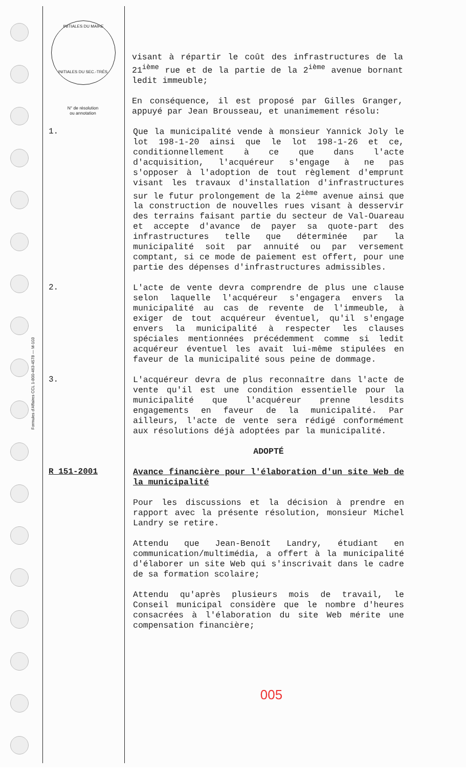Formules d'Affaires CCL 1-800-463-4578 — M-103
INITIALES DU MAIRE
INITIALES DU SEC.-TRÉS.
N° de résolution
ou annotation
visant à répartir le coût des infrastructures de la 21<sup>ième</sup> rue et de la partie de la 2<sup>ième</sup> avenue bornant ledit immeuble;
En conséquence, il est proposé par Gilles Granger, appuyé par Jean Brousseau, et unanimement résolu:
1.
Que la municipalité vende à monsieur Yannick Joly le lot 198-1-20 ainsi que le lot 198-1-26 et ce, conditionnellement à ce que dans l'acte d'acquisition, l'acquéreur s'engage à ne pas s'opposer à l'adoption de tout règlement d'emprunt visant les travaux d'installation d'infrastructures sur le futur prolongement de la 2<sup>ième</sup> avenue ainsi que la construction de nouvelles rues visant à desservir des terrains faisant partie du secteur de Val-Ouareau et accepte d'avance de payer sa quote-part des infrastructures telle que déterminée par la municipalité soit par annuité ou par versement comptant, si ce mode de paiement est offert, pour une partie des dépenses d'infrastructures admissibles.
2.
L'acte de vente devra comprendre de plus une clause selon laquelle l'acquéreur s'engagera envers la municipalité au cas de revente de l'immeuble, à exiger de tout acquéreur éventuel, qu'il s'engage envers la municipalité à respecter les clauses spéciales mentionnées précédemment comme si ledit acquéreur éventuel les avait lui-même stipulées en faveur de la municipalité sous peine de dommage.
3.
L'acquéreur devra de plus reconnaître dans l'acte de vente qu'il est une condition essentielle pour la municipalité que l'acquéreur prenne lesdits engagements en faveur de la municipalité. Par ailleurs, l'acte de vente sera rédigé conformément aux résolutions déjà adoptées par la municipalité.
ADOPTÉ
R 151-2001
Avance financière pour l'élaboration d'un site Web de la municipalité
Pour les discussions et la décision à prendre en rapport avec la présente résolution, monsieur Michel Landry se retire.
Attendu que Jean-Benoît Landry, étudiant en communication/multimédia, a offert à la municipalité d'élaborer un site Web qui s'inscrivait dans le cadre de sa formation scolaire;
Attendu qu'après plusieurs mois de travail, le Conseil municipal considère que le nombre d'heures consacrées à l'élaboration du site Web mérite une compensation financière;
005